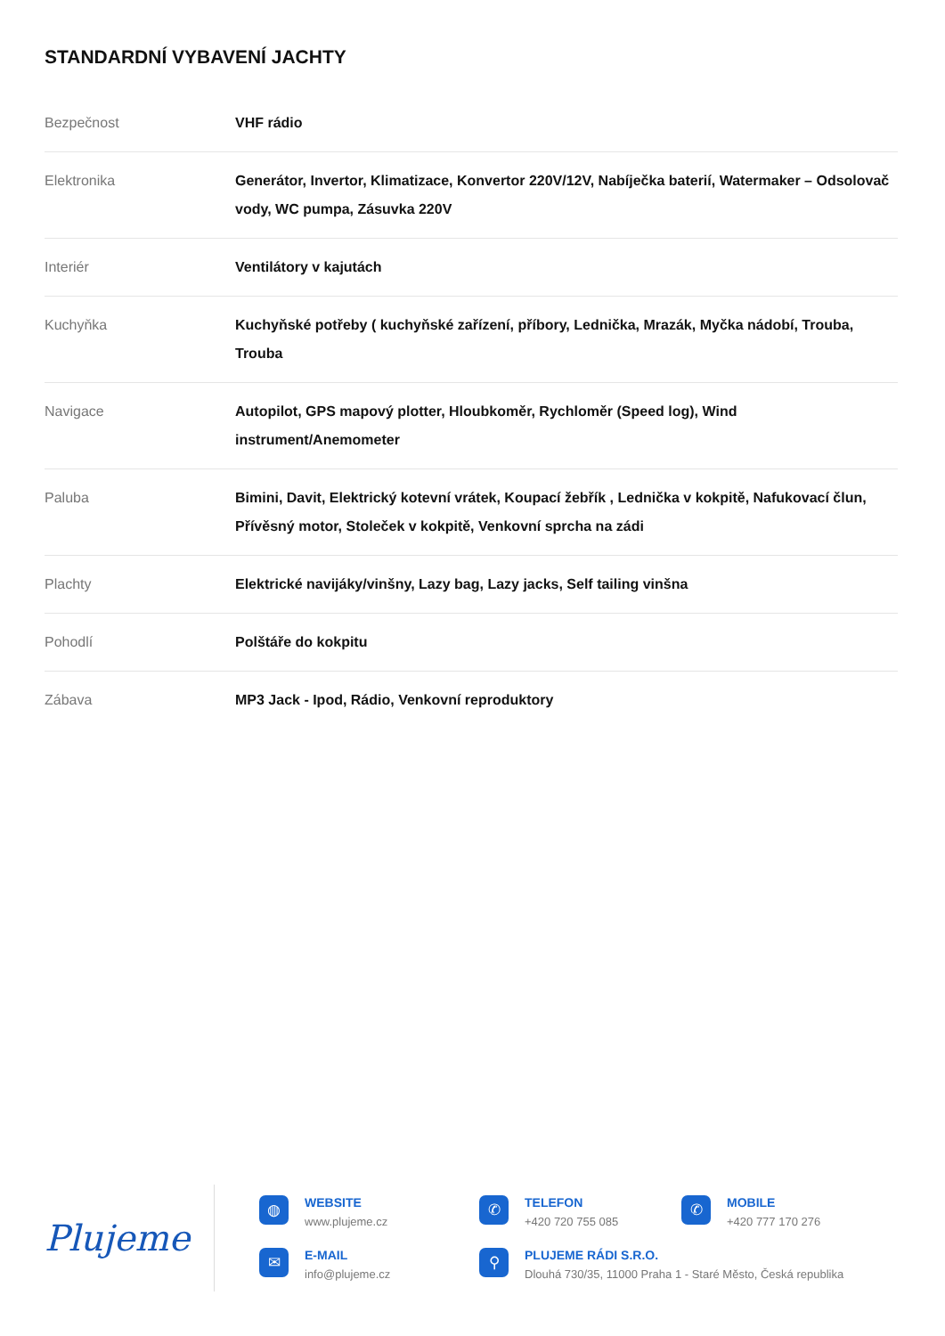STANDARDNÍ VYBAVENÍ JACHTY
| Bezpečnost | VHF rádio |
| Elektronika | Generátor, Invertor, Klimatizace, Konvertor 220V/12V, Nabíječka baterií, Watermaker – Odsolovač vody, WC pumpa, Zásuvka 220V |
| Interiér | Ventilátory v kajutách |
| Kuchyňka | Kuchyňské potřeby ( kuchyňské zařízení, příbory, Lednička, Mrazák, Myčka nádobí, Trouba, Trouba |
| Navigace | Autopilot, GPS mapový plotter, Hloubkoměr, Rychloměr (Speed log), Wind instrument/Anemometer |
| Paluba | Bimini, Davit, Elektrický kotevní vrátek, Koupací žebřík , Lednička v kokpitě, Nafukovací člun, Přívěsný motor, Stoleček v kokpitě, Venkovní sprcha na zádi |
| Plachty | Elektrické navijáky/vinšny, Lazy bag, Lazy jacks, Self tailing vinšna |
| Pohodlí | Polštáře do kokpitu |
| Zábava | MP3 Jack - Ipod, Rádio, Venkovní reproduktory |
Plujeme
◍
WEBSITE
www.plujeme.cz
✆
TELEFON
+420 720 755 085
✆
MOBILE
+420 777 170 276
✉
E-MAIL
info@plujeme.cz
⚲
PLUJEME RÁDI S.R.O.
Dlouhá 730/35, 11000 Praha 1 - Staré Město, Česká republika